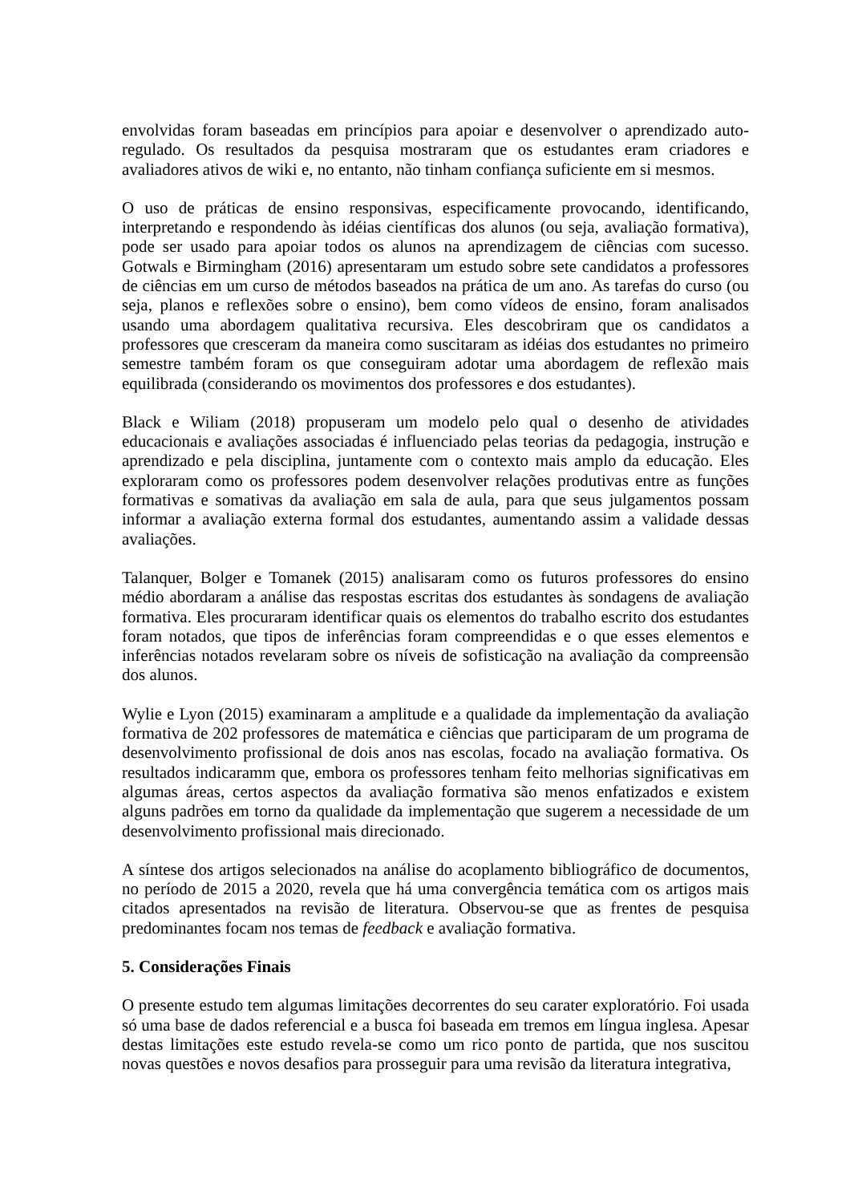envolvidas foram baseadas em princípios para apoiar e desenvolver o aprendizado auto-regulado. Os resultados da pesquisa mostraram que os estudantes eram criadores e avaliadores ativos de wiki e, no entanto, não tinham confiança suficiente em si mesmos.
O uso de práticas de ensino responsivas, especificamente provocando, identificando, interpretando e respondendo às idéias científicas dos alunos (ou seja, avaliação formativa), pode ser usado para apoiar todos os alunos na aprendizagem de ciências com sucesso. Gotwals e Birmingham (2016) apresentaram um estudo sobre sete candidatos a professores de ciências em um curso de métodos baseados na prática de um ano. As tarefas do curso (ou seja, planos e reflexões sobre o ensino), bem como vídeos de ensino, foram analisados usando uma abordagem qualitativa recursiva. Eles descobriram que os candidatos a professores que cresceram da maneira como suscitaram as idéias dos estudantes no primeiro semestre também foram os que conseguiram adotar uma abordagem de reflexão mais equilibrada (considerando os movimentos dos professores e dos estudantes).
Black e Wiliam (2018) propuseram um modelo pelo qual o desenho de atividades educacionais e avaliações associadas é influenciado pelas teorias da pedagogia, instrução e aprendizado e pela disciplina, juntamente com o contexto mais amplo da educação. Eles exploraram como os professores podem desenvolver relações produtivas entre as funções formativas e somativas da avaliação em sala de aula, para que seus julgamentos possam informar a avaliação externa formal dos estudantes, aumentando assim a validade dessas avaliações.
Talanquer, Bolger e Tomanek (2015) analisaram como os futuros professores do ensino médio abordaram a análise das respostas escritas dos estudantes às sondagens de avaliação formativa. Eles procuraram identificar quais os elementos do trabalho escrito dos estudantes foram notados, que tipos de inferências foram compreendidas e o que esses elementos e inferências notados revelaram sobre os níveis de sofisticação na avaliação da compreensão dos alunos.
Wylie e Lyon (2015) examinaram a amplitude e a qualidade da implementação da avaliação formativa de 202 professores de matemática e ciências que participaram de um programa de desenvolvimento profissional de dois anos nas escolas, focado na avaliação formativa. Os resultados indicaramm que, embora os professores tenham feito melhorias significativas em algumas áreas, certos aspectos da avaliação formativa são menos enfatizados e existem alguns padrões em torno da qualidade da implementação que sugerem a necessidade de um desenvolvimento profissional mais direcionado.
A síntese dos artigos selecionados na análise do acoplamento bibliográfico de documentos, no período de 2015 a 2020, revela que há uma convergência temática com os artigos mais citados apresentados na revisão de literatura. Observou-se que as frentes de pesquisa predominantes focam nos temas de feedback e avaliação formativa.
5. Considerações Finais
O presente estudo tem algumas limitações decorrentes do seu carater exploratório. Foi usada só uma base de dados referencial e a busca foi baseada em tremos em língua inglesa. Apesar destas limitações este estudo revela-se como um rico ponto de partida, que nos suscitou novas questões e novos desafios para prosseguir para uma revisão da literatura integrativa,